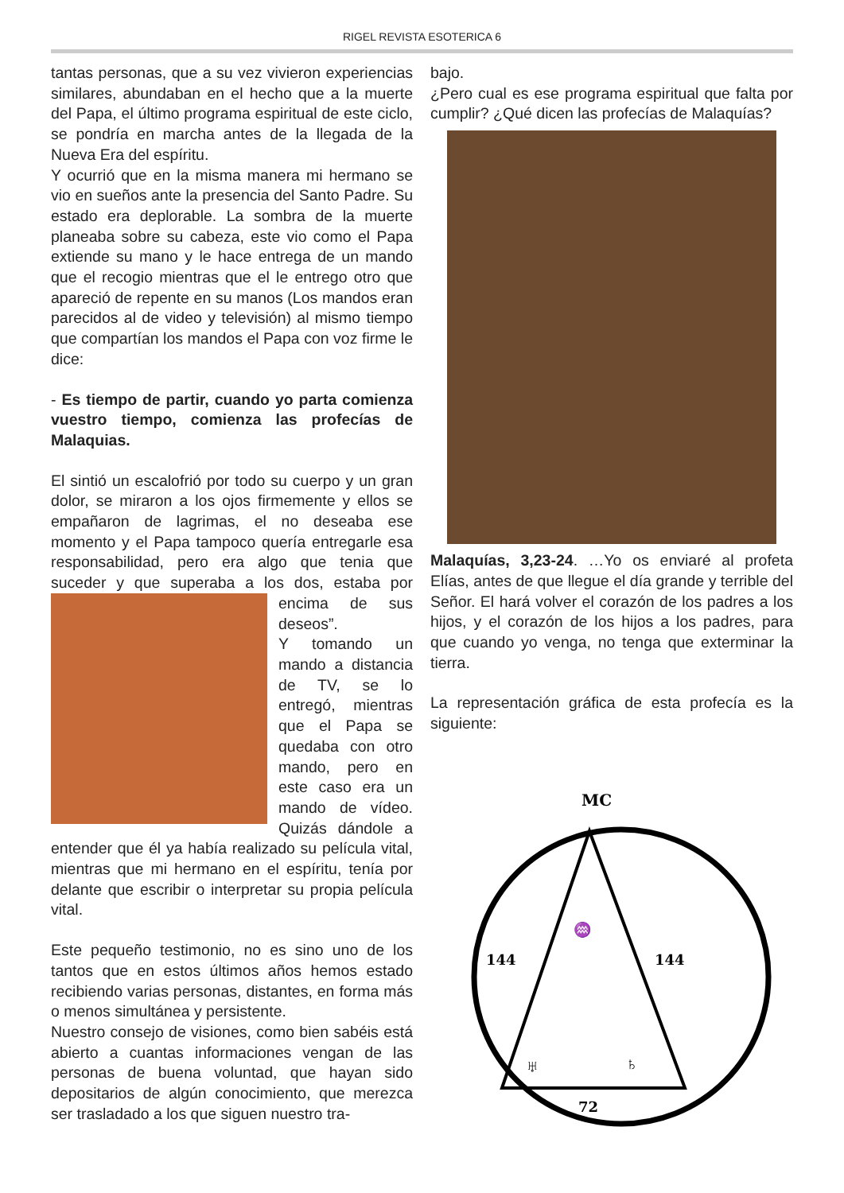RIGEL REVISTA ESOTERICA 6
tantas personas, que a su vez vivieron experiencias similares, abundaban en el hecho que a la muerte del Papa, el último programa espiritual de este ciclo, se pondría en marcha antes de la llegada de la Nueva Era del espíritu.
Y ocurrió que en la misma manera mi hermano se vio en sueños ante la presencia del Santo Padre. Su estado era deplorable. La sombra de la muerte planeaba sobre su cabeza, este vio como el Papa extiende su mano y le hace entrega de un mando que el recogio mientras que el le entrego otro que apareció de repente en su manos (Los mandos eran parecidos al de video y televisión) al mismo tiempo que compartían los mandos el Papa con voz firme le dice:
- Es tiempo de partir, cuando yo parta comienza vuestro tiempo, comienza las profecías de Malaquias.
El sintió un escalofrió por todo su cuerpo y un gran dolor, se miraron a los ojos firmemente y ellos se empañaron de lagrimas, el no deseaba ese momento y el Papa tampoco quería entregarle esa responsabilidad, pero era algo que tenia que suceder y que superaba a los dos, estaba por encima de sus deseos”.
Y tomando un mando a distancia de TV, se lo entregó, mientras que el Papa se quedaba con otro mando, pero en este caso era un mando de vídeo. Quizás dándole a entender que él ya había realizado su película vital, mientras que mi hermano en el espíritu, tenía por delante que escribir o interpretar su propia película vital.
Este pequeño testimonio, no es sino uno de los tantos que en estos últimos años hemos estado recibiendo varias personas, distantes, en forma más o menos simultánea y persistente.
Nuestro consejo de visiones, como bien sabéis está abierto a cuantas informaciones vengan de las personas de buena voluntad, que hayan sido depositarios de algún conocimiento, que merezca ser trasladado a los que siguen nuestro tra-
bajo.
¿Pero cual es ese programa espiritual que falta por cumplir? ¿Qué dicen las profecías de Malaquías?
Malaquías, 3,23-24. …Yo os enviaré al profeta Elías, antes de que llegue el día grande y terrible del Señor. El hará volver el corazón de los padres a los hijos, y el corazón de los hijos a los padres, para que cuando yo venga, no tenga que exterminar la tierra.
La representación gráfica de esta profecía es la siguiente:
MC
♒
144
144
♅
♄
72